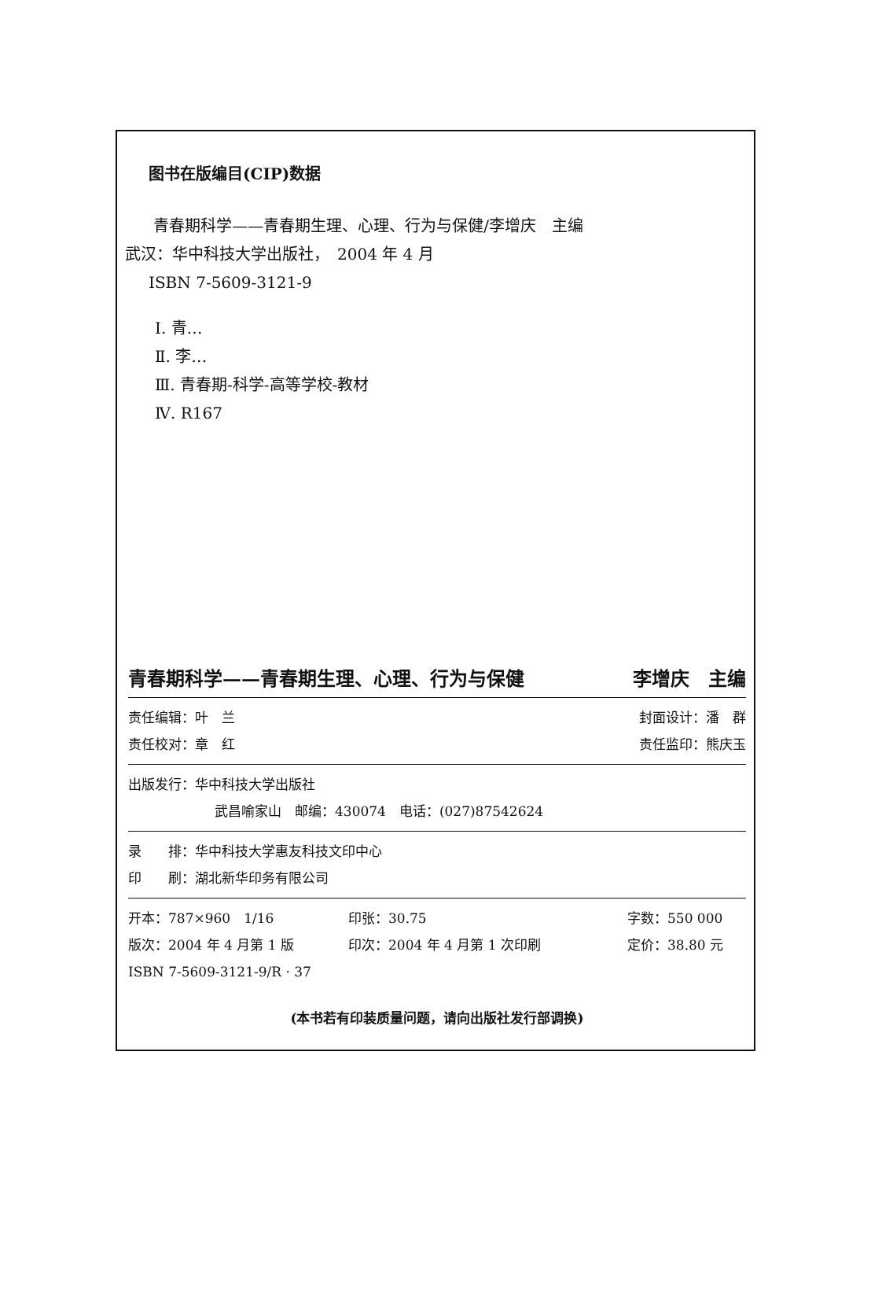图书在版编目(CIP)数据
青春期科学——青春期生理、心理、行为与保健/李增庆　主编
武汉：华中科技大学出版社，　2004 年 4 月
ISBN 7-5609-3121-9
Ⅰ. 青…
Ⅱ. 李…
Ⅲ. 青春期-科学-高等学校-教材
Ⅳ. R167
青春期科学——青春期生理、心理、行为与保健 李增庆　主编
责任编辑：叶　兰 封面设计：潘　群
责任校对：章　红 责任监印：熊庆玉
出版发行：华中科技大学出版社
武昌喻家山　邮编：430074　电话：(027)87542624
录　　排：华中科技大学惠友科技文印中心
印　　刷：湖北新华印务有限公司
开本：787×960　1/16 印张：30.75 字数：550 000
版次：2004 年 4 月第 1 版 印次：2004 年 4 月第 1 次印刷 定价：38.80 元
ISBN 7-5609-3121-9/R · 37
(本书若有印装质量问题，请向出版社发行部调换)